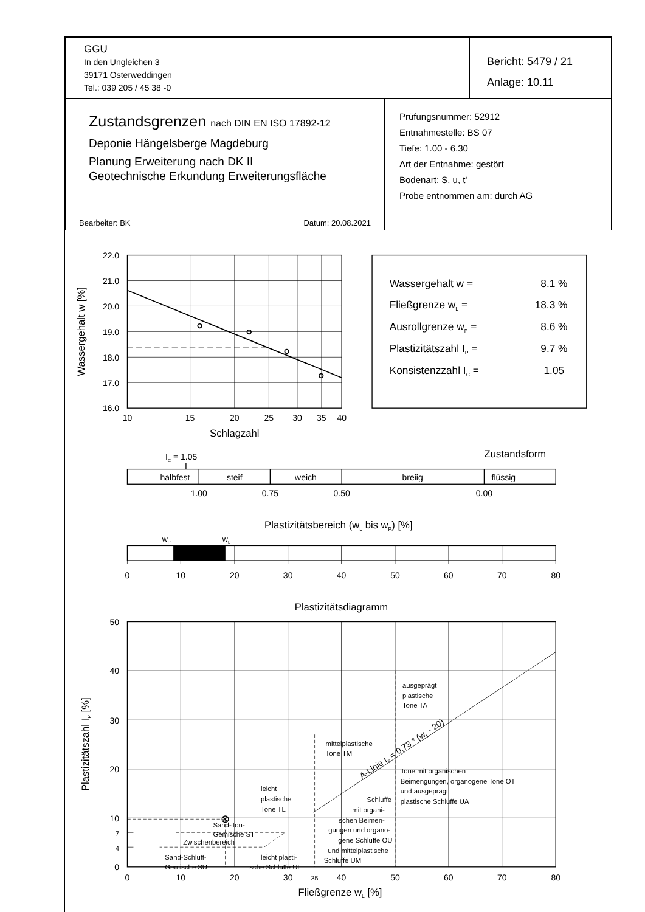| GGU In den Ungleichen 3 39171 Osterweddingen Tel.: 039 205 / 45 38 -0 | Bericht: 5479 / 21 Anlage: 10.11 |
| Zustandsgrenzen nach DIN EN ISO 17892-12 Deponie Hängelsberge Magdeburg Planung Erweiterung nach DK II Geotechnische Erkundung Erweiterungsfläche Bearbeiter: BK Datum: 20.08.2021 | Prüfungsnummer: 52912 Entnahmestelle: BS 07 Tiefe: 1.00 - 6.30 Art der Entnahme: gestört Bodenart: S, u, t' Probe entnommen am: durch AG |
22.0
21.0
20.0
19.0
18.0
17.0
16.0
10
15
20
25
30
35
40
Schlagzahl
Wassergehalt w [%]
Wassergehalt w =
8.1 %
Fließgrenze wL =
18.3 %
Ausrollgrenze wP =
8.6 %
Plastizitätszahl IP =
9.7 %
Konsistenzzahl IC =
1.05
IC = 1.05
Zustandsform
halbfest
steif
weich
breiig
flüssig
1.00
0.75
0.50
0.00
Plastizitätsbereich (wL bis wP) [%]
wP
wL
0
10
20
30
40
50
60
70
80
Plastizitätsdiagramm
50
40
30
20
10
7
4
0
0
10
20
30
35
40
50
60
70
80
Fließgrenze wL [%]
Plastizitätszahl IP [%]
ausgeprägt
plastische
Tone TA
mittelplastische
Tone TM
Tone mit organischen
Beimengungen, organogene Tone OT
und ausgeprägt
plastische Schluffe UA
leicht
plastische
Tone TL
Schluffe
mit organi-
schen Beimen-
gungen und organo-
gene Schluffe OU
und mittelplastische
Schluffe UM
Sand-Ton-
Gemische ST
Zwischenbereich
Sand-Schluff-
Gemische SU
leicht plasti-
sche Schluffe UL
A-Linie IP = 0,73 * (wL - 20)